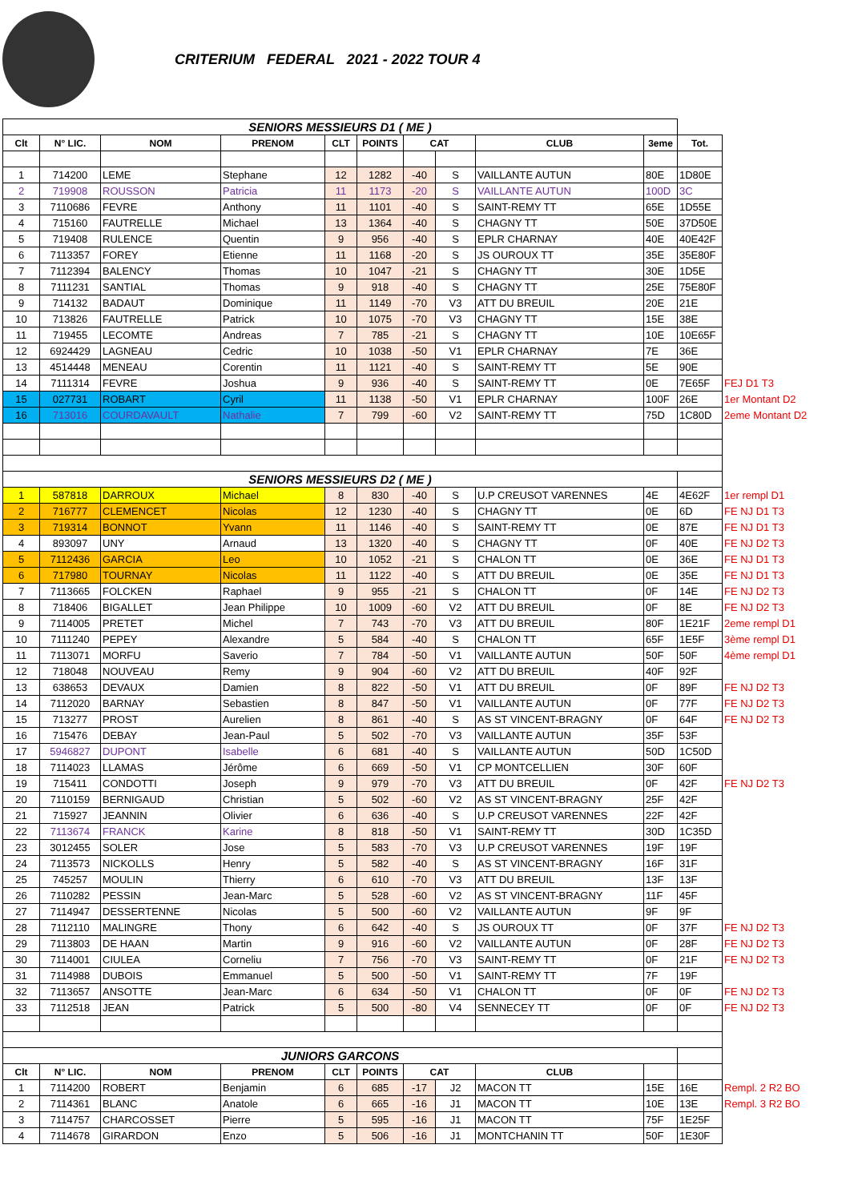CRITERIUM FEDERAL 2021 - 2022 TOUR 4
| SENIORS MESSIEURS D1 ( ME ) | | | | | | | | | | | |
| Clt | N° LIC. | NOM | PRENOM | CLT | POINTS | CAT | | CLUB | 3eme | Tot. | |
| 1 | 714200 | LEME | Stephane | 12 | 1282 | -40 | S | VAILLANTE AUTUN | 80E | 1D80E | |
| 2 | 719908 | ROUSSON | Patricia | 11 | 1173 | -20 | S | VAILLANTE AUTUN | 100D | 3C | |
| 3 | 7110686 | FEVRE | Anthony | 11 | 1101 | -40 | S | SAINT-REMY TT | 65E | 1D55E | |
| 4 | 715160 | FAUTRELLE | Michael | 13 | 1364 | -40 | S | CHAGNY TT | 50E | 37D50E | |
| 5 | 719408 | RULENCE | Quentin | 9 | 956 | -40 | S | EPLR CHARNAY | 40E | 40E42F | |
| 6 | 7113357 | FOREY | Etienne | 11 | 1168 | -20 | S | JS OUROUX TT | 35E | 35E80F | |
| 7 | 7112394 | BALENCY | Thomas | 10 | 1047 | -21 | S | CHAGNY TT | 30E | 1D5E | |
| 8 | 7111231 | SANTIAL | Thomas | 9 | 918 | -40 | S | CHAGNY TT | 25E | 75E80F | |
| 9 | 714132 | BADAUT | Dominique | 11 | 1149 | -70 | V3 | ATT DU BREUIL | 20E | 21E | |
| 10 | 713826 | FAUTRELLE | Patrick | 10 | 1075 | -70 | V3 | CHAGNY TT | 15E | 38E | |
| 11 | 719455 | LECOMTE | Andreas | 7 | 785 | -21 | S | CHAGNY TT | 10E | 10E65F | |
| 12 | 6924429 | LAGNEAU | Cedric | 10 | 1038 | -50 | V1 | EPLR CHARNAY | 7E | 36E | |
| 13 | 4514448 | MENEAU | Corentin | 11 | 1121 | -40 | S | SAINT-REMY TT | 5E | 90E | |
| 14 | 7111314 | FEVRE | Joshua | 9 | 936 | -40 | S | SAINT-REMY TT | 0E | 7E65F | FEJ D1 T3 |
| 15 | 027731 | ROBART | Cyril | 11 | 1138 | -50 | V1 | EPLR CHARNAY | 100F | 26E | 1er Montant D2 |
| 16 | 713016 | COURDAVAULT | Nathalie | 7 | 799 | -60 | V2 | SAINT-REMY TT | 75D | 1C80D | 2eme Montant D2 |
| SENIORS MESSIEURS D2 ( ME ) | | | | | | | | | | | |
| 1 | 587818 | DARROUX | Michael | 8 | 830 | -40 | S | U.P CREUSOT VARENNES | 4E | 4E62F | 1er rempl D1 |
| 2 | 716777 | CLEMENCET | Nicolas | 12 | 1230 | -40 | S | CHAGNY TT | 0E | 6D | FE NJ D1 T3 |
| 3 | 719314 | BONNOT | Yvann | 11 | 1146 | -40 | S | SAINT-REMY TT | 0E | 87E | FE NJ D1 T3 |
| 4 | 893097 | UNY | Arnaud | 13 | 1320 | -40 | S | CHAGNY TT | 0F | 40E | FE NJ D2 T3 |
| 5 | 7112436 | GARCIA | Leo | 10 | 1052 | -21 | S | CHALON TT | 0E | 36E | FE NJ D1 T3 |
| 6 | 717980 | TOURNAY | Nicolas | 11 | 1122 | -40 | S | ATT DU BREUIL | 0E | 35E | FE NJ D1 T3 |
| 7 | 7113665 | FOLCKEN | Raphael | 9 | 955 | -21 | S | CHALON TT | 0F | 14E | FE NJ D2 T3 |
| 8 | 718406 | BIGALLET | Jean Philippe | 10 | 1009 | -60 | V2 | ATT DU BREUIL | 0F | 8E | FE NJ D2 T3 |
| 9 | 7114005 | PRETET | Michel | 7 | 743 | -70 | V3 | ATT DU BREUIL | 80F | 1E21F | 2eme rempl D1 |
| 10 | 7111240 | PEPEY | Alexandre | 5 | 584 | -40 | S | CHALON TT | 65F | 1E5F | 3ème rempl D1 |
| 11 | 7113071 | MORFU | Saverio | 7 | 784 | -50 | V1 | VAILLANTE AUTUN | 50F | 50F | 4ème rempl D1 |
| 12 | 718048 | NOUVEAU | Remy | 9 | 904 | -60 | V2 | ATT DU BREUIL | 40F | 92F | |
| 13 | 638653 | DEVAUX | Damien | 8 | 822 | -50 | V1 | ATT DU BREUIL | 0F | 89F | FE NJ D2 T3 |
| 14 | 7112020 | BARNAY | Sebastien | 8 | 847 | -50 | V1 | VAILLANTE AUTUN | 0F | 77F | FE NJ D2 T3 |
| 15 | 713277 | PROST | Aurelien | 8 | 861 | -40 | S | AS ST VINCENT-BRAGNY | 0F | 64F | FE NJ D2 T3 |
| 16 | 715476 | DEBAY | Jean-Paul | 5 | 502 | -70 | V3 | VAILLANTE AUTUN | 35F | 53F | |
| 17 | 5946827 | DUPONT | Isabelle | 6 | 681 | -40 | S | VAILLANTE AUTUN | 50D | 1C50D | |
| 18 | 7114023 | LLAMAS | Jérôme | 6 | 669 | -50 | V1 | CP MONTCELLIEN | 30F | 60F | |
| 19 | 715411 | CONDOTTI | Joseph | 9 | 979 | -70 | V3 | ATT DU BREUIL | 0F | 42F | FE NJ D2 T3 |
| 20 | 7110159 | BERNIGAUD | Christian | 5 | 502 | -60 | V2 | AS ST VINCENT-BRAGNY | 25F | 42F | |
| 21 | 715927 | JEANNIN | Olivier | 6 | 636 | -40 | S | U.P CREUSOT VARENNES | 22F | 42F | |
| 22 | 7113674 | FRANCK | Karine | 8 | 818 | -50 | V1 | SAINT-REMY TT | 30D | 1C35D | |
| 23 | 3012455 | SOLER | Jose | 5 | 583 | -70 | V3 | U.P CREUSOT VARENNES | 19F | 19F | |
| 24 | 7113573 | NICKOLLS | Henry | 5 | 582 | -40 | S | AS ST VINCENT-BRAGNY | 16F | 31F | |
| 25 | 745257 | MOULIN | Thierry | 6 | 610 | -70 | V3 | ATT DU BREUIL | 13F | 13F | |
| 26 | 7110282 | PESSIN | Jean-Marc | 5 | 528 | -60 | V2 | AS ST VINCENT-BRAGNY | 11F | 45F | |
| 27 | 7114947 | DESSERTENNE | Nicolas | 5 | 500 | -60 | V2 | VAILLANTE AUTUN | 9F | 9F | |
| 28 | 7112110 | MALINGRE | Thony | 6 | 642 | -40 | S | JS OUROUX TT | 0F | 37F | FE NJ D2 T3 |
| 29 | 7113803 | DE HAAN | Martin | 9 | 916 | -60 | V2 | VAILLANTE AUTUN | 0F | 28F | FE NJ D2 T3 |
| 30 | 7114001 | CIULEA | Corneliu | 7 | 756 | -70 | V3 | SAINT-REMY TT | 0F | 21F | FE NJ D2 T3 |
| 31 | 7114988 | DUBOIS | Emmanuel | 5 | 500 | -50 | V1 | SAINT-REMY TT | 7F | 19F | |
| 32 | 7113657 | ANSOTTE | Jean-Marc | 6 | 634 | -50 | V1 | CHALON TT | 0F | 0F | FE NJ D2 T3 |
| 33 | 7112518 | JEAN | Patrick | 5 | 500 | -80 | V4 | SENNECEY TT | 0F | 0F | FE NJ D2 T3 |
| JUNIORS GARCONS | | | | | | | | | | | |
| Clt | N° LIC. | NOM | PRENOM | CLT | POINTS | CAT | | CLUB | | | |
| 1 | 7114200 | ROBERT | Benjamin | 6 | 685 | -17 | J2 | MACON TT | 15E | 16E | Rempl. 2 R2 BO |
| 2 | 7114361 | BLANC | Anatole | 6 | 665 | -16 | J1 | MACON TT | 10E | 13E | Rempl. 3 R2 BO |
| 3 | 7114757 | CHARCOSSET | Pierre | 5 | 595 | -16 | J1 | MACON TT | 75F | 1E25F | |
| 4 | 7114678 | GIRARDON | Enzo | 5 | 506 | -16 | J1 | MONTCHANIN TT | 50F | 1E30F | |